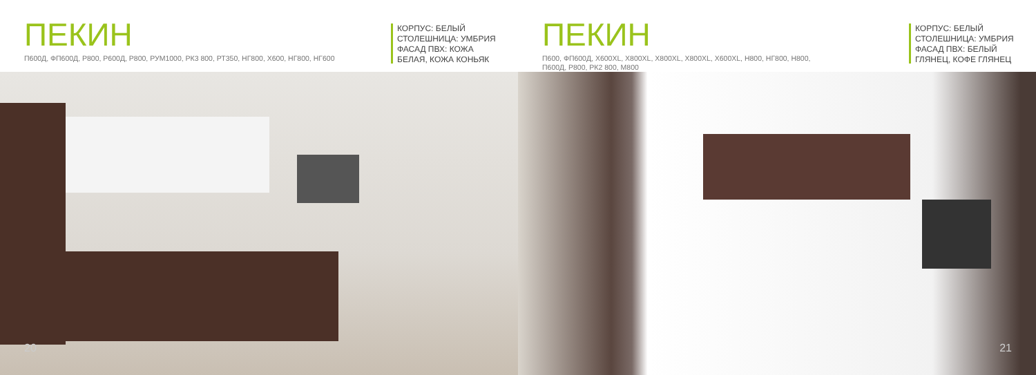ПЕКИН
П600Д, ФП600Д, Р800, Р600Д, Р800, РУМ1000, РК3 800, РТ350, НГ800, Х600, НГ800, НГ600
КОРПУС: БЕЛЫЙ
СТОЛЕШНИЦА: УМБРИЯ
ФАСАД ПВХ: КОЖА БЕЛАЯ, КОЖА КОНЬЯК
20
ПЕКИН
П600, ФП600Д, Х600XL, Х800XL, Х800XL, Х800XL, Х600XL, Н800, НГ800, Н800,
П600Д, Р800, РК2 800, М800
КОРПУС: БЕЛЫЙ
СТОЛЕШНИЦА: УМБРИЯ
ФАСАД ПВХ: БЕЛЫЙ ГЛЯНЕЦ, КОФЕ ГЛЯНЕЦ
21